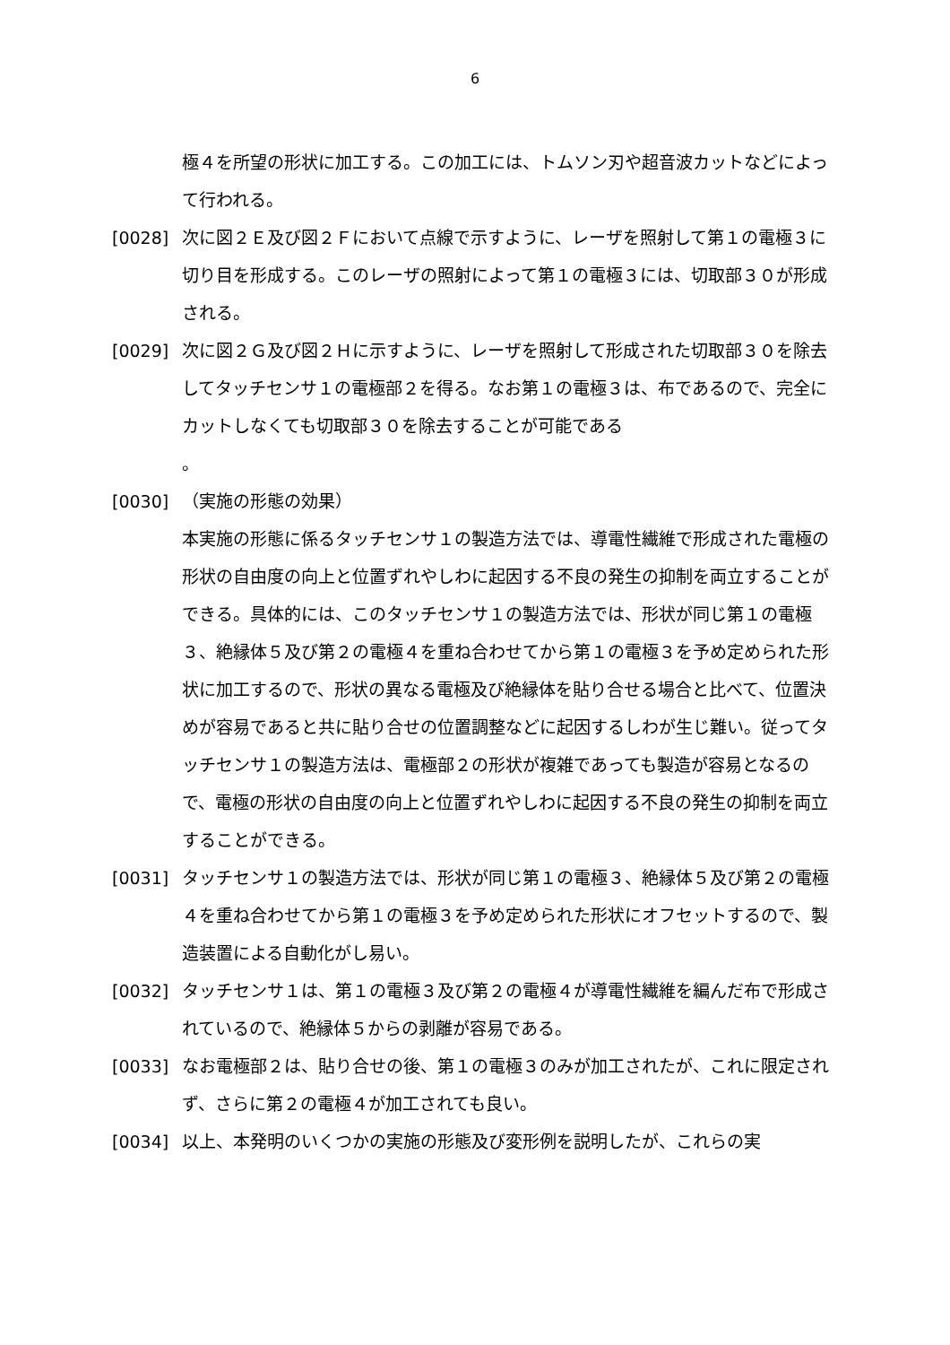6
極４を所望の形状に加工する。この加工には、トムソン刃や超音波カットなどによって行われる。
[0028] 次に図２Ｅ及び図２Ｆにおいて点線で示すように、レーザを照射して第１の電極３に切り目を形成する。このレーザの照射によって第１の電極３には、切取部３０が形成される。
[0029] 次に図２Ｇ及び図２Ｈに示すように、レーザを照射して形成された切取部３０を除去してタッチセンサ１の電極部２を得る。なお第１の電極３は、布であるので、完全にカットしなくても切取部３０を除去することが可能である
。
[0030] （実施の形態の効果）
本実施の形態に係るタッチセンサ１の製造方法では、導電性繊維で形成された電極の形状の自由度の向上と位置ずれやしわに起因する不良の発生の抑制を両立することができる。具体的には、このタッチセンサ１の製造方法では、形状が同じ第１の電極３、絶縁体５及び第２の電極４を重ね合わせてから第１の電極３を予め定められた形状に加工するので、形状の異なる電極及び絶縁体を貼り合せる場合と比べて、位置決めが容易であると共に貼り合せの位置調整などに起因するしわが生じ難い。従ってタッチセンサ１の製造方法は、電極部２の形状が複雑であっても製造が容易となるので、電極の形状の自由度の向上と位置ずれやしわに起因する不良の発生の抑制を両立することができる。
[0031] タッチセンサ１の製造方法では、形状が同じ第１の電極３、絶縁体５及び第２の電極４を重ね合わせてから第１の電極３を予め定められた形状にオフセットするので、製造装置による自動化がし易い。
[0032] タッチセンサ１は、第１の電極３及び第２の電極４が導電性繊維を編んだ布で形成されているので、絶縁体５からの剥離が容易である。
[0033] なお電極部２は、貼り合せの後、第１の電極３のみが加工されたが、これに限定されず、さらに第２の電極４が加工されても良い。
[0034] 以上、本発明のいくつかの実施の形態及び変形例を説明したが、これらの実